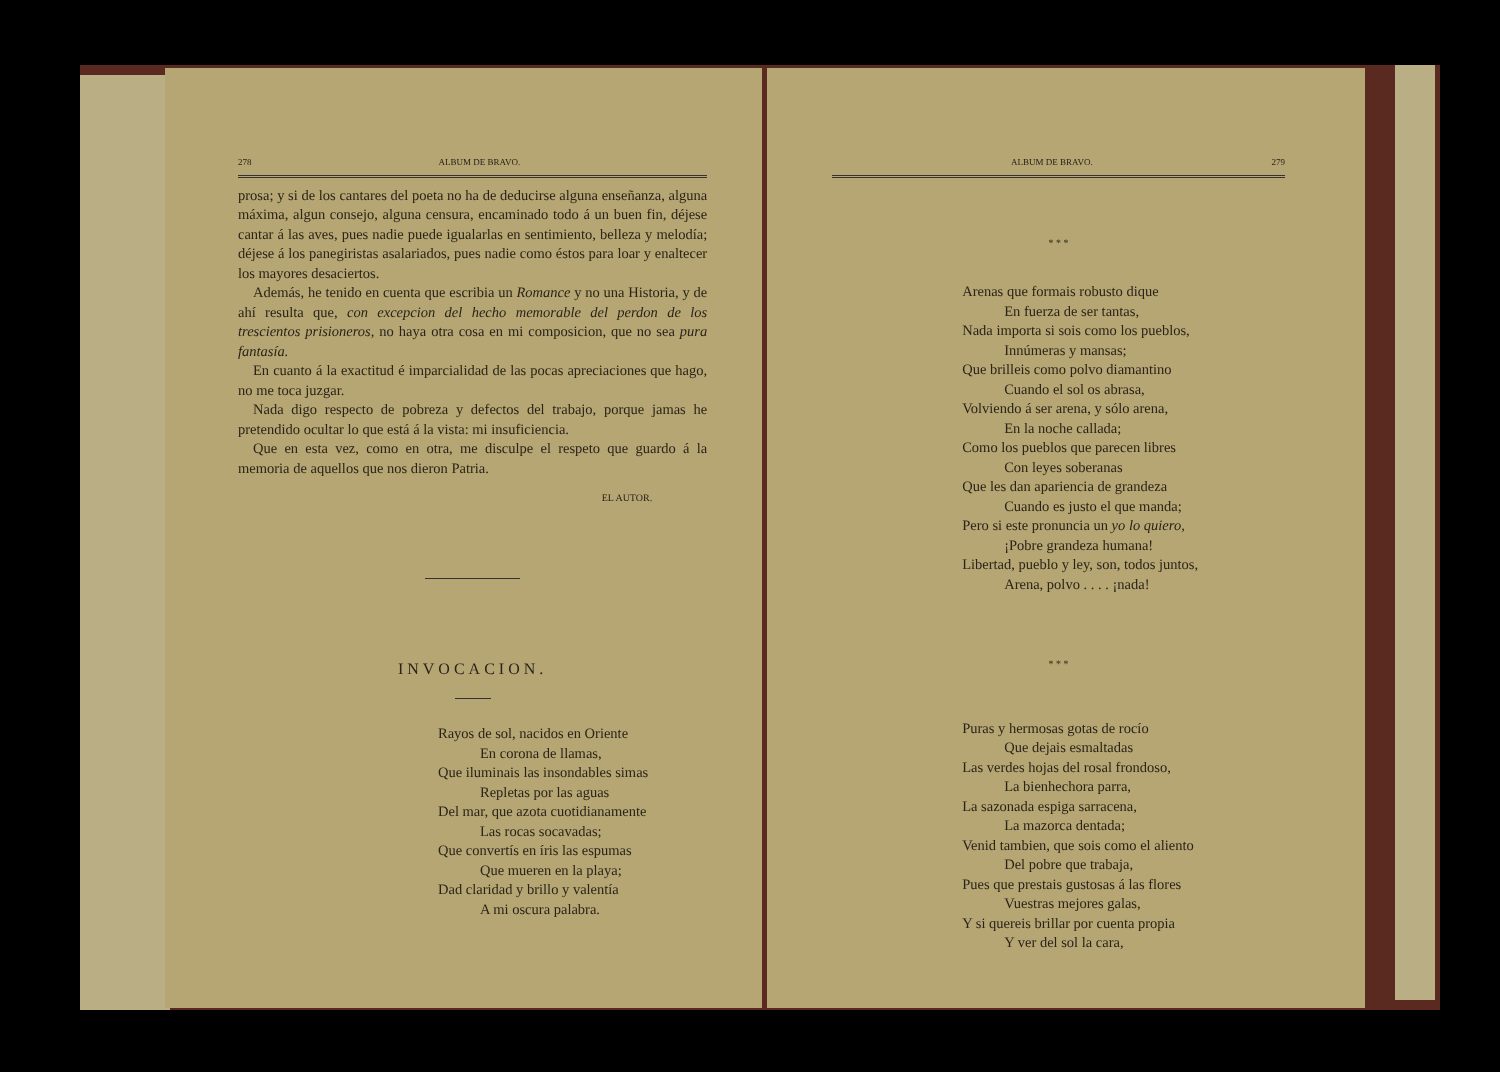278 ALBUM DE BRAVO.
prosa; y si de los cantares del poeta no ha de deducirse alguna enseñanza, alguna máxima, algun consejo, alguna censura, encaminado todo á un buen fin, déjese cantar á las aves, pues nadie puede igualarlas en sentimiento, belleza y melodía; déjese á los panegiristas asalariados, pues nadie como éstos para loar y enaltecer los mayores desaciertos.
Además, he tenido en cuenta que escribia un Romance y no una Historia, y de ahí resulta que, con excepcion del hecho memorable del perdon de los trescientos prisioneros, no haya otra cosa en mi composicion, que no sea pura fantasía.
En cuanto á la exactitud é imparcialidad de las pocas apreciaciones que hago, no me toca juzgar.
Nada digo respecto de pobreza y defectos del trabajo, porque jamas he pretendido ocultar lo que está á la vista: mi insuficiencia.
Que en esta vez, como en otra, me disculpe el respeto que guardo á la memoria de aquellos que nos dieron Patria.
EL AUTOR.
INVOCACION.
Rayos de sol, nacidos en Oriente
En corona de llamas,
Que iluminais las insondables simas
Repletas por las aguas
Del mar, que azota cuotidianamente
Las rocas socavadas;
Que convertís en íris las espumas
Que mueren en la playa;
Dad claridad y brillo y valentía
A mi oscura palabra.
ALBUM DE BRAVO. 279
* * *
Arenas que formais robusto dique
En fuerza de ser tantas,
Nada importa si sois como los pueblos,
Innúmeras y mansas;
Que brilleis como polvo diamantino
Cuando el sol os abrasa,
Volviendo á ser arena, y sólo arena,
En la noche callada;
Como los pueblos que parecen libres
Con leyes soberanas
Que les dan apariencia de grandeza
Cuando es justo el que manda;
Pero si este pronuncia un yo lo quiero,
¡Pobre grandeza humana!
Libertad, pueblo y ley, son, todos juntos,
Arena, polvo . . . . ¡nada!
* * *
Puras y hermosas gotas de rocío
Que dejais esmaltadas
Las verdes hojas del rosal frondoso,
La bienhechora parra,
La sazonada espiga sarracena,
La mazorca dentada;
Venid tambien, que sois como el aliento
Del pobre que trabaja,
Pues que prestais gustosas á las flores
Vuestras mejores galas,
Y si quereis brillar por cuenta propia
Y ver del sol la cara,